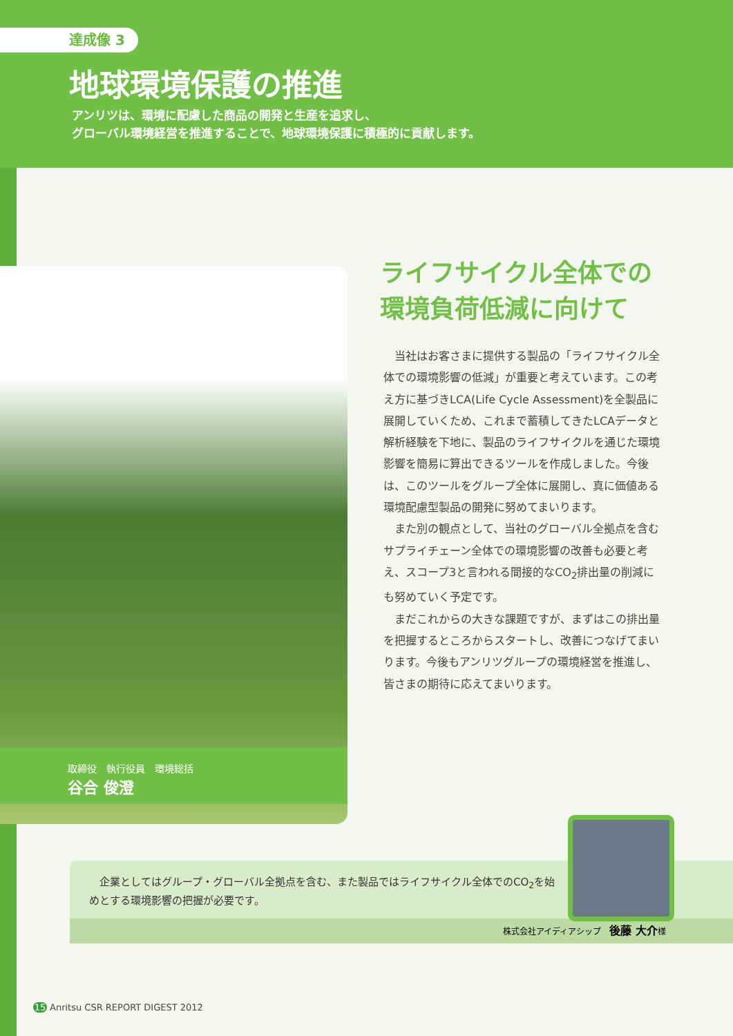達成像 3
地球環境保護の推進
アンリツは、環境に配慮した商品の開発と生産を追求し、
グローバル環境経営を推進することで、地球環境保護に積極的に貢献します。
取締役　執行役員　環境総括
谷合 俊澄
ライフサイクル全体での
環境負荷低減に向けて
当社はお客さまに提供する製品の「ライフサイクル全体での環境影響の低減」が重要と考えています。この考え方に基づきLCA(Life Cycle Assessment)を全製品に展開していくため、これまで蓄積してきたLCAデータと解析経験を下地に、製品のライフサイクルを通じた環境影響を簡易に算出できるツールを作成しました。今後は、このツールをグループ全体に展開し、真に価値ある環境配慮型製品の開発に努めてまいります。
また別の観点として、当社のグローバル全拠点を含むサプライチェーン全体での環境影響の改善も必要と考え、スコープ3と言われる間接的なCO<sub>2</sub>排出量の削減にも努めていく予定です。
まだこれからの大きな課題ですが、まずはこの排出量を把握するところからスタートし、改善につなげてまいります。今後もアンリツグループの環境経営を推進し、皆さまの期待に応えてまいります。
企業としてはグループ・グローバル全拠点を含む、また製品ではライフサイクル全体でのCO<sub>2</sub>を始めとする環境影響の把握が必要です。
株式会社アイディアシップ　後藤 大介様
15 Anritsu CSR REPORT DIGEST 2012